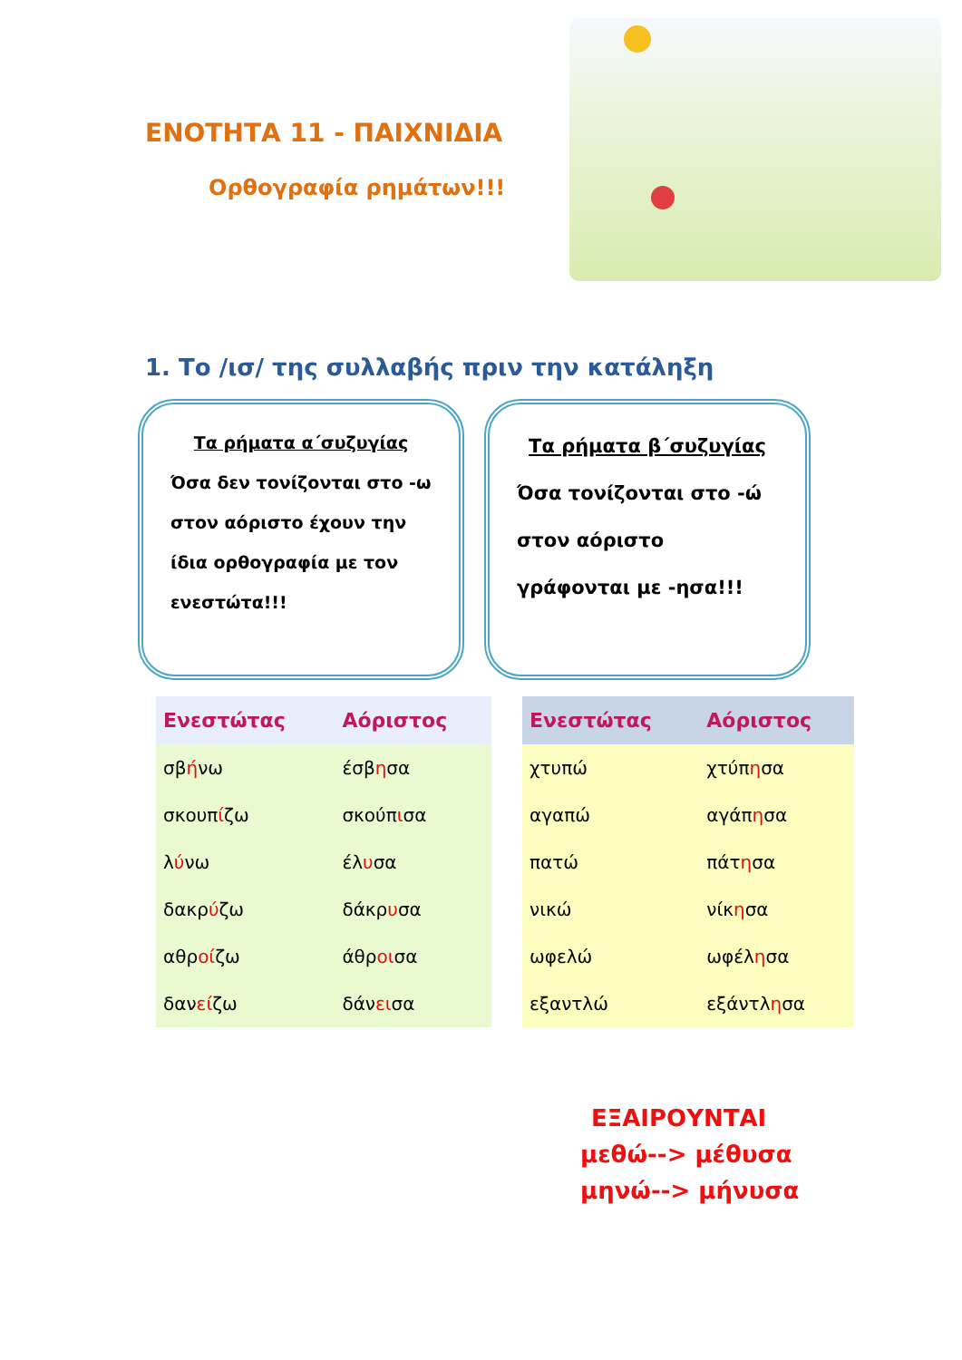ΕΝΟΤΗΤΑ 11 - ΠΑΙΧΝΙΔΙΑ
Ορθογραφία ρημάτων!!!
1. Το /ισ/ της συλλαβής πριν την κατάληξη
Τα ρήματα α΄συζυγίας
Όσα δεν τονίζονται στο -ω στον αόριστο έχουν την ίδια ορθογραφία με τον ενεστώτα!!!
Τα ρήματα β΄συζυγίας
Όσα τονίζονται στο -ώ στον αόριστο γράφονται με -ησα!!!
| Ενεστώτας | Αόριστος |
| --- | --- |
| σβ ή νω | έσβ η σα |
| σκουπ ί ζω | σκούπ ι σα |
| λ ύ νω | έλ υ σα |
| δακρ ύ ζω | δάκρ υ σα |
| αθρ οί ζω | άθρ οι σα |
| δαν εί ζω | δάν ει σα |
| Ενεστώτας | Αόριστος |
| --- | --- |
| χτυπώ | χτύπ η σα |
| αγαπώ | αγάπ η σα |
| πατώ | πάτ η σα |
| νικώ | νίκ η σα |
| ωφελώ | ωφέλ η σα |
| εξαντλώ | εξάντλ η σα |
ΕΞΑΙΡΟΥΝΤΑΙ
μεθώ--> μέθυσα
μηνώ--> μήνυσα